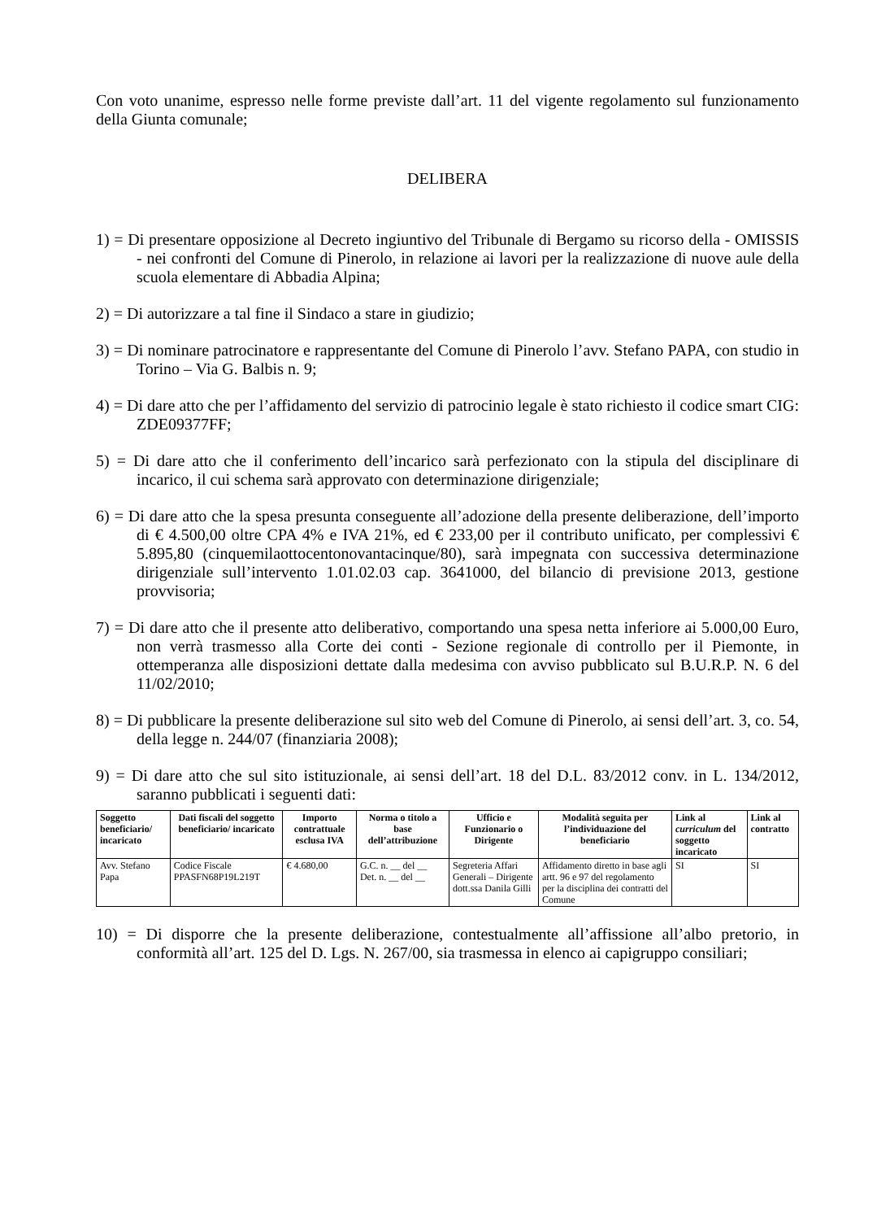Con voto unanime, espresso nelle forme previste dall’art. 11 del vigente regolamento sul funzionamento della Giunta comunale;
DELIBERA
1) = Di presentare opposizione al Decreto ingiuntivo del Tribunale di Bergamo su ricorso della - OMISSIS - nei confronti del Comune di Pinerolo, in relazione ai lavori per la realizzazione di nuove aule della scuola elementare di Abbadia Alpina;
2) = Di autorizzare a tal fine il Sindaco a stare in giudizio;
3) = Di nominare patrocinatore e rappresentante del Comune di Pinerolo l’avv. Stefano PAPA, con studio in Torino – Via G. Balbis n. 9;
4) = Di dare atto che per l’affidamento del servizio di patrocinio legale è stato richiesto il codice smart CIG: ZDE09377FF;
5) = Di dare atto che il conferimento dell’incarico sarà perfezionato con la stipula del disciplinare di incarico, il cui schema sarà approvato con determinazione dirigenziale;
6) = Di dare atto che la spesa presunta conseguente all’adozione della presente deliberazione, dell’importo di € 4.500,00 oltre CPA 4% e IVA 21%, ed € 233,00 per il contributo unificato, per complessivi € 5.895,80 (cinquemilaottocentonovantacinque/80), sarà impegnata con successiva determinazione dirigenziale sull’intervento 1.01.02.03 cap. 3641000, del bilancio di previsione 2013, gestione provvisoria;
7) = Di dare atto che il presente atto deliberativo, comportando una spesa netta inferiore ai 5.000,00 Euro, non verrà trasmesso alla Corte dei conti - Sezione regionale di controllo per il Piemonte, in ottemperanza alle disposizioni dettate dalla medesima con avviso pubblicato sul B.U.R.P. N. 6 del 11/02/2010;
8) = Di pubblicare la presente deliberazione sul sito web del Comune di Pinerolo, ai sensi dell’art. 3, co. 54, della legge n. 244/07 (finanziaria 2008);
9) = Di dare atto che sul sito istituzionale, ai sensi dell’art. 18 del D.L. 83/2012 conv. in L. 134/2012, saranno pubblicati i seguenti dati:
| Soggetto beneficiario/ incaricato | Dati fiscali del soggetto beneficiario/ incaricato | Importo contrattuale esclusa IVA | Norma o titolo a base dell’attribuzione | Ufficio e Funzionario o Dirigente | Modalità seguita per l’individuazione del beneficiario | Link al curriculum del soggetto incaricato | Link al contratto |
| --- | --- | --- | --- | --- | --- | --- | --- |
| Avv. Stefano Papa | Codice Fiscale PPASFN68P19L219T | € 4.680,00 | G.C. n. __ del __ Det. n. __ del __ | Segreteria Affari Generali – Dirigente dott.ssa Danila Gilli | Affidamento diretto in base agli artt. 96 e 97 del regolamento per la disciplina dei contratti del Comune | SI | SI |
10) = Di disporre che la presente deliberazione, contestualmente all’affissione all’albo pretorio, in conformità all’art. 125 del D. Lgs. N. 267/00, sia trasmessa in elenco ai capigruppo consiliari;